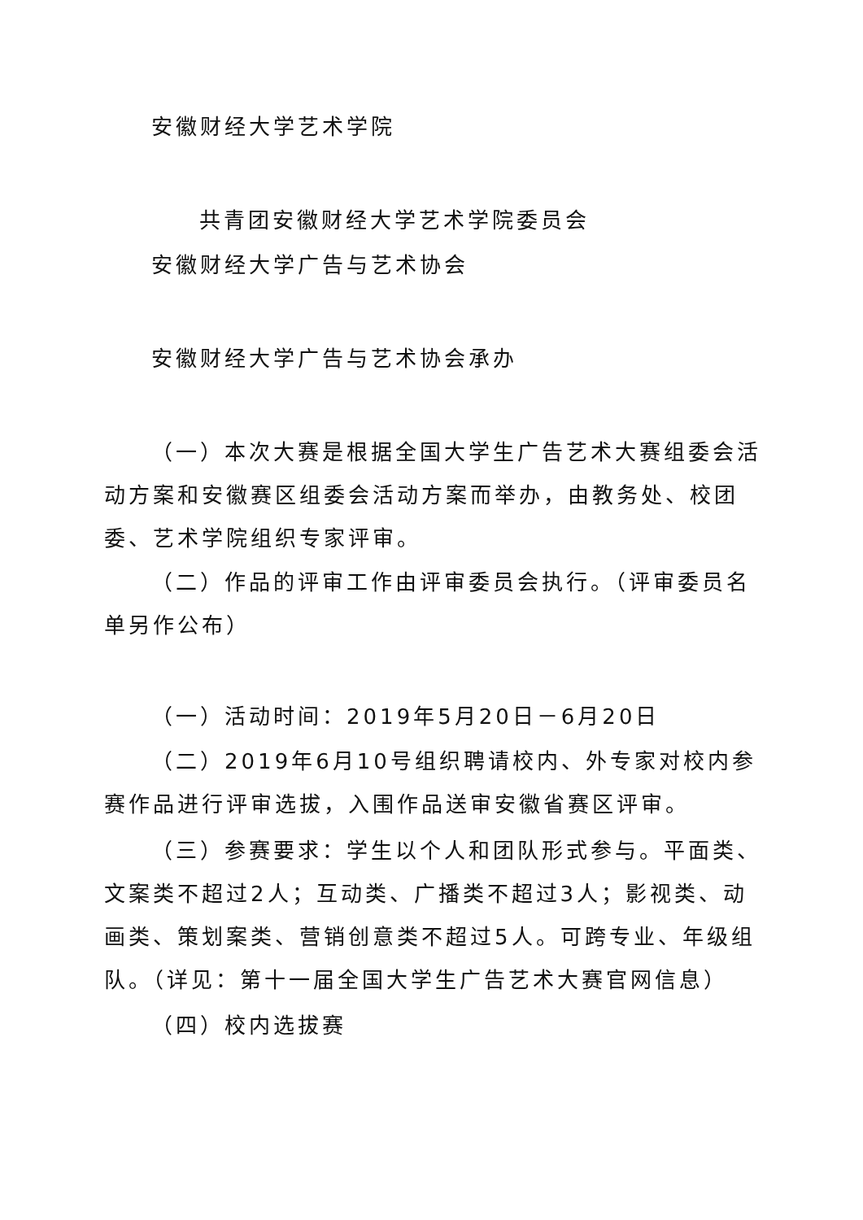安徽财经大学艺术学院
共青团安徽财经大学艺术学院委员会
安徽财经大学广告与艺术协会
安徽财经大学广告与艺术协会承办
（一）本次大赛是根据全国大学生广告艺术大赛组委会活动方案和安徽赛区组委会活动方案而举办，由教务处、校团委、艺术学院组织专家评审。
（二）作品的评审工作由评审委员会执行。（评审委员名单另作公布）
（一）活动时间：2019年5月20日－6月20日
（二）2019年6月10号组织聘请校内、外专家对校内参赛作品进行评审选拔，入围作品送审安徽省赛区评审。
（三）参赛要求：学生以个人和团队形式参与。平面类、文案类不超过2人；互动类、广播类不超过3人；影视类、动画类、策划案类、营销创意类不超过5人。可跨专业、年级组队。（详见：第十一届全国大学生广告艺术大赛官网信息）
（四）校内选拔赛